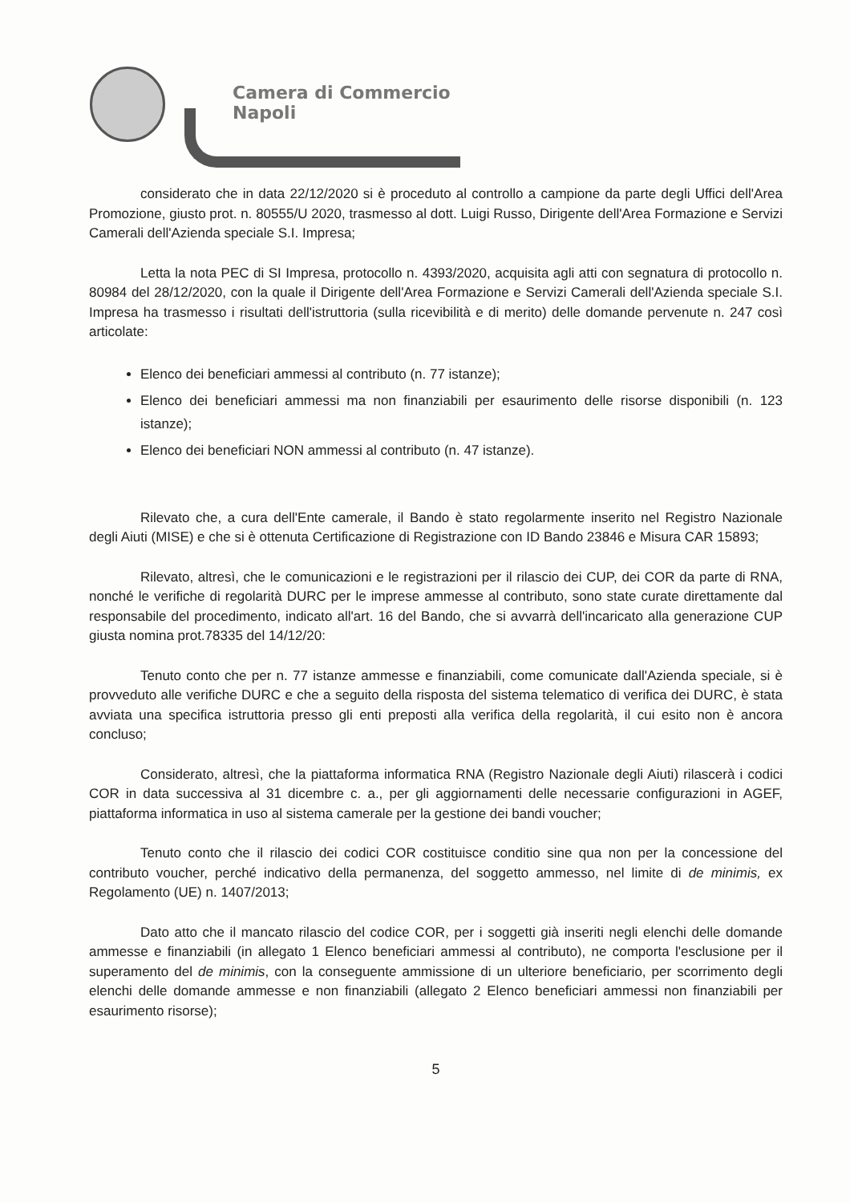Camera di Commercio
Napoli
considerato che in data 22/12/2020 si è proceduto al controllo a campione da parte degli Uffici dell'Area Promozione, giusto prot. n. 80555/U 2020, trasmesso al dott. Luigi Russo, Dirigente dell'Area Formazione e Servizi Camerali dell'Azienda speciale S.I. Impresa;
Letta la nota PEC di SI Impresa, protocollo n. 4393/2020, acquisita agli atti con segnatura di protocollo n. 80984 del 28/12/2020, con la quale il Dirigente dell'Area Formazione e Servizi Camerali dell'Azienda speciale S.I. Impresa ha trasmesso i risultati dell'istruttoria (sulla ricevibilità e di merito) delle domande pervenute n. 247 così articolate:
Elenco dei beneficiari ammessi al contributo (n. 77 istanze);
Elenco dei beneficiari ammessi ma non finanziabili per esaurimento delle risorse disponibili (n. 123 istanze);
Elenco dei beneficiari NON ammessi al contributo (n. 47 istanze).
Rilevato che, a cura dell'Ente camerale, il Bando è stato regolarmente inserito nel Registro Nazionale degli Aiuti (MISE) e che si è ottenuta Certificazione di Registrazione con ID Bando 23846 e Misura CAR 15893;
Rilevato, altresì, che le comunicazioni e le registrazioni per il rilascio dei CUP, dei COR da parte di RNA, nonché le verifiche di regolarità DURC per le imprese ammesse al contributo, sono state curate direttamente dal responsabile del procedimento, indicato all'art. 16 del Bando, che si avvarrà dell'incaricato alla generazione CUP giusta nomina prot.78335 del 14/12/20:
Tenuto conto che per n. 77 istanze ammesse e finanziabili, come comunicate dall'Azienda speciale, si è provveduto alle verifiche DURC e che a seguito della risposta del sistema telematico di verifica dei DURC, è stata avviata una specifica istruttoria presso gli enti preposti alla verifica della regolarità, il cui esito non è ancora concluso;
Considerato, altresì, che la piattaforma informatica RNA (Registro Nazionale degli Aiuti) rilascerà i codici COR in data successiva al 31 dicembre c. a., per gli aggiornamenti delle necessarie configurazioni in AGEF, piattaforma informatica in uso al sistema camerale per la gestione dei bandi voucher;
Tenuto conto che il rilascio dei codici COR costituisce conditio sine qua non per la concessione del contributo voucher, perché indicativo della permanenza, del soggetto ammesso, nel limite di de minimis, ex Regolamento (UE) n. 1407/2013;
Dato atto che il mancato rilascio del codice COR, per i soggetti già inseriti negli elenchi delle domande ammesse e finanziabili (in allegato 1 Elenco beneficiari ammessi al contributo), ne comporta l'esclusione per il superamento del de minimis, con la conseguente ammissione di un ulteriore beneficiario, per scorrimento degli elenchi delle domande ammesse e non finanziabili (allegato 2 Elenco beneficiari ammessi non finanziabili per esaurimento risorse);
5